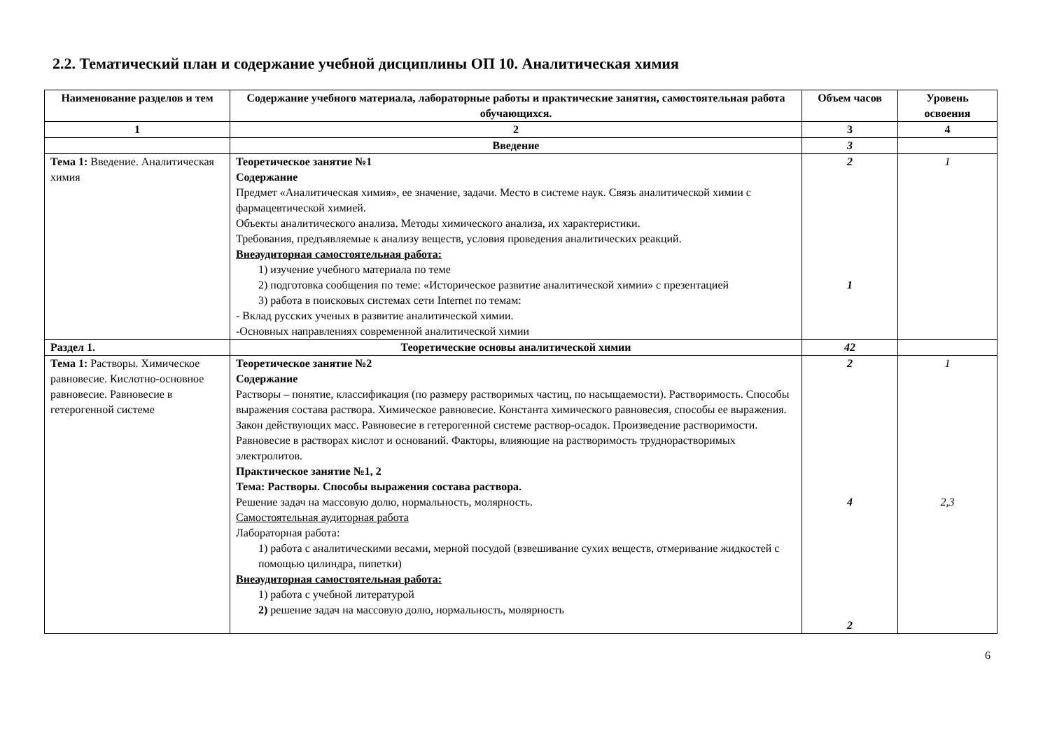2.2. Тематический план и содержание учебной дисциплины ОП 10. Аналитическая химия
| Наименование разделов и тем | Содержание учебного материала, лабораторные работы и практические занятия, самостоятельная работа обучающихся. | Объем часов | Уровень освоения |
| --- | --- | --- | --- |
| 1 | 2 | 3 | 4 |
| | Введение | 3 | |
| Тема 1: Введение. Аналитическая химия | Теоретическое занятие №1 Содержание Предмет «Аналитическая химия», ее значение, задачи. Место в системе наук. Связь аналитической химии с фармацевтической химией. Объекты аналитического анализа. Методы химического анализа, их характеристики. Требования, предъявляемые к анализу веществ, условия проведения аналитических реакций. Внеаудиторная самостоятельная работа: 1) изучение учебного материала по теме 2) подготовка сообщения по теме: «Историческое развитие аналитической химии» с презентацией 3) работа в поисковых системах сети Internet по темам: - Вклад русских ученых в развитие аналитической химии. -Основных направлениях современной аналитической химии | 2 1 | 1 |
| Раздел 1. | Теоретические основы аналитической химии | 42 | |
| Тема 1: Растворы. Химическое равновесие. Кислотно-основное равновесие. Равновесие в гетерогенной системе | Теоретическое занятие №2 Содержание Растворы – понятие, классификация (по размеру растворимых частиц, по насыщаемости). Растворимость. Способы выражения состава раствора. Химическое равновесие. Константа химического равновесия, способы ее выражения. Закон действующих масс. Равновесие в гетерогенной системе раствор-осадок. Произведение растворимости. Равновесие в растворах кислот и оснований. Факторы, влияющие на растворимость труднорастворимых электролитов. Практическое занятие №1, 2 Тема: Растворы. Способы выражения состава раствора. Решение задач на массовую долю, нормальность, молярность. Самостоятельная аудиторная работа Лабораторная работа: 1) работа с аналитическими весами, мерной посудой (взвешивание сухих веществ, отмеривание жидкостей с помощью цилиндра, пипетки) Внеаудиторная самостоятельная работа: 1) работа с учебной литературой 2) решение задач на массовую долю, нормальность, молярность | 2 4 2 | 1 2,3 |
6